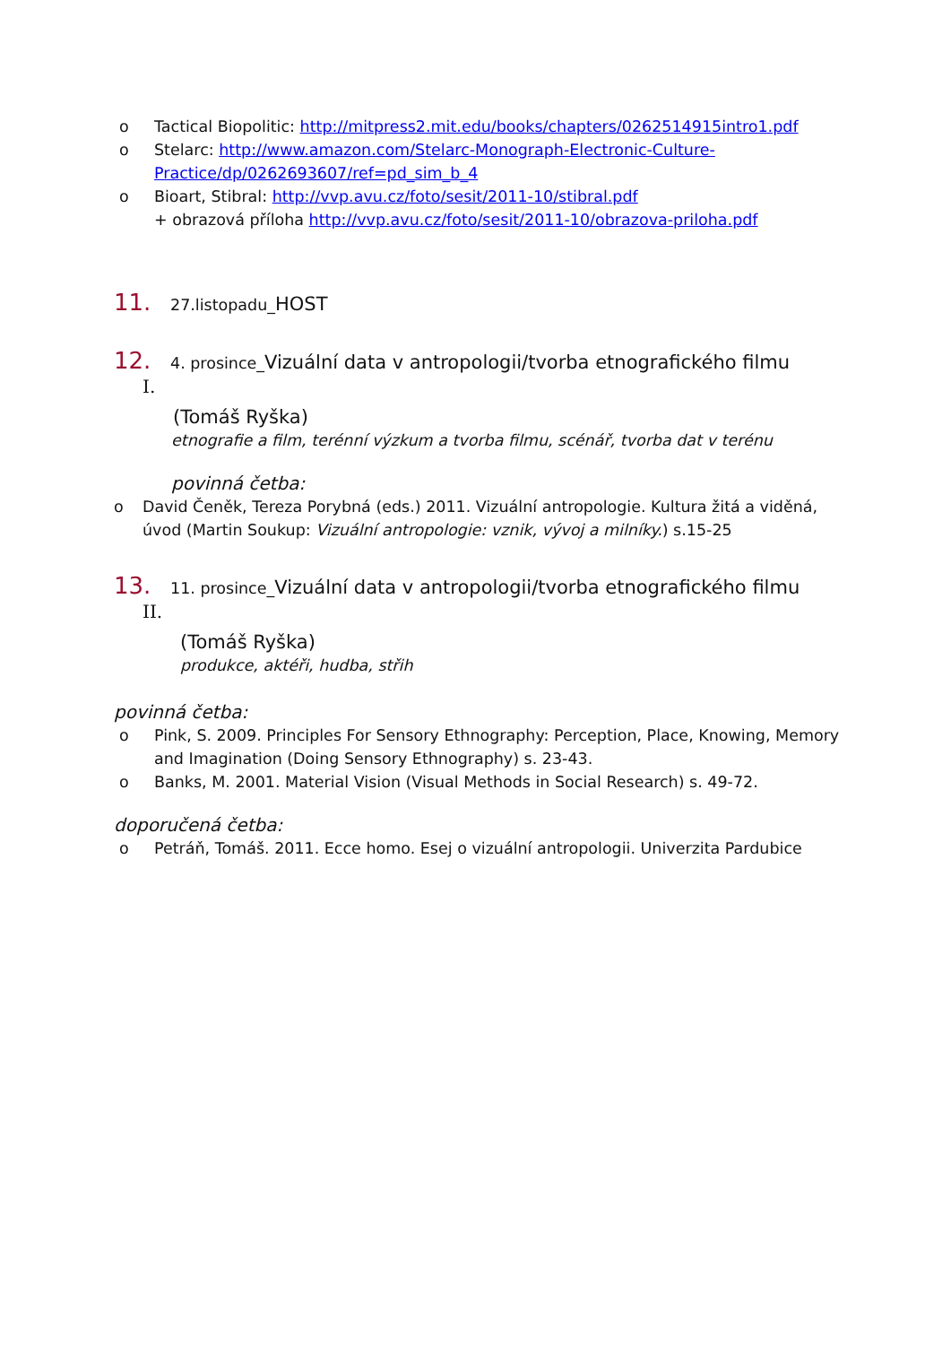o Tactical Biopolitic: http://mitpress2.mit.edu/books/chapters/0262514915intro1.pdf
o Stelarc: http://www.amazon.com/Stelarc-Monograph-Electronic-Culture-Practice/dp/0262693607/ref=pd_sim_b_4
o Bioart, Stibral: http://vvp.avu.cz/foto/sesit/2011-10/stibral.pdf
+ obrazová příloha http://vvp.avu.cz/foto/sesit/2011-10/obrazova-priloha.pdf
11. 27.listopadu_HOST
12. 4. prosince_Vizuální data v antropologii/tvorba etnografického filmu
I.
(Tomáš Ryška)
etnografie a film, terénní výzkum a tvorba filmu, scénář, tvorba dat v terénu
povinná četba:
o David Čeněk, Tereza Porybná (eds.) 2011. Vizuální antropologie. Kultura žitá a viděná, úvod (Martin Soukup: Vizuální antropologie: vznik, vývoj a milníky.) s.15-25
13. 11. prosince_Vizuální data v antropologii/tvorba etnografického filmu
II.
(Tomáš Ryška)
produkce, aktéři, hudba, střih
povinná četba:
o Pink, S. 2009. Principles For Sensory Ethnography: Perception, Place, Knowing, Memory and Imagination (Doing Sensory Ethnography) s. 23-43.
o Banks, M. 2001. Material Vision (Visual Methods in Social Research) s. 49-72.
doporučená četba:
o Petráň, Tomáš. 2011. Ecce homo. Esej o vizuální antropologii. Univerzita Pardubice